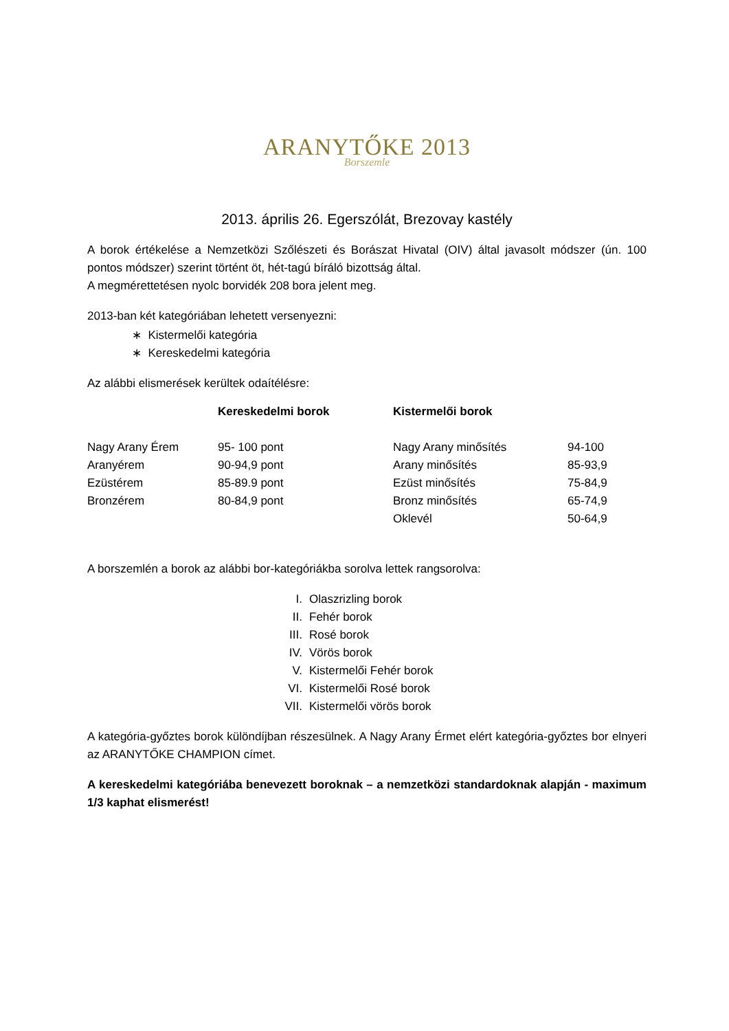ARANYTŐKE 2013
Borszemle
2013. április 26. Egerszólát, Brezovay kastély
A borok értékelése a Nemzetközi Szőlészeti és Borászat Hivatal (OIV) által javasolt módszer (ún. 100 pontos módszer) szerint történt öt, hét-tagú bíráló bizottság által.
A megmérettetésen nyolc borvidék 208 bora jelent meg.
2013-ban két kategóriában lehetett versenyezni:
∗ Kistermelői kategória
∗ Kereskedelmi kategória
Az alábbi elismerések kerültek odaítélésre:
| | Kereskedelmi borok | Kistermelői borok | |
| --- | --- | --- | --- |
| Nagy Arany Érem | 95- 100 pont | Nagy Arany minősítés | 94-100 |
| Aranyérem | 90-94,9 pont | Arany minősítés | 85-93,9 |
| Ezüstérem | 85-89.9 pont | Ezüst minősítés | 75-84,9 |
| Bronzérem | 80-84,9 pont | Bronz minősítés | 65-74,9 |
| | | Oklevél | 50-64,9 |
A borszemlén a borok az alábbi bor-kategóriákba sorolva lettek rangsorolva:
I. Olaszrizling borok
II. Fehér borok
III. Rosé borok
IV. Vörös borok
V. Kistermelői Fehér borok
VI. Kistermelői Rosé borok
VII. Kistermelői vörös borok
A kategória-győztes borok különdíjban részesülnek. A Nagy Arany Érmet elért kategória-győztes bor elnyeri az ARANYTŐKE CHAMPION címet.
A kereskedelmi kategóriába benevezett boroknak – a nemzetközi standardoknak alapján - maximum 1/3 kaphat elismerést!